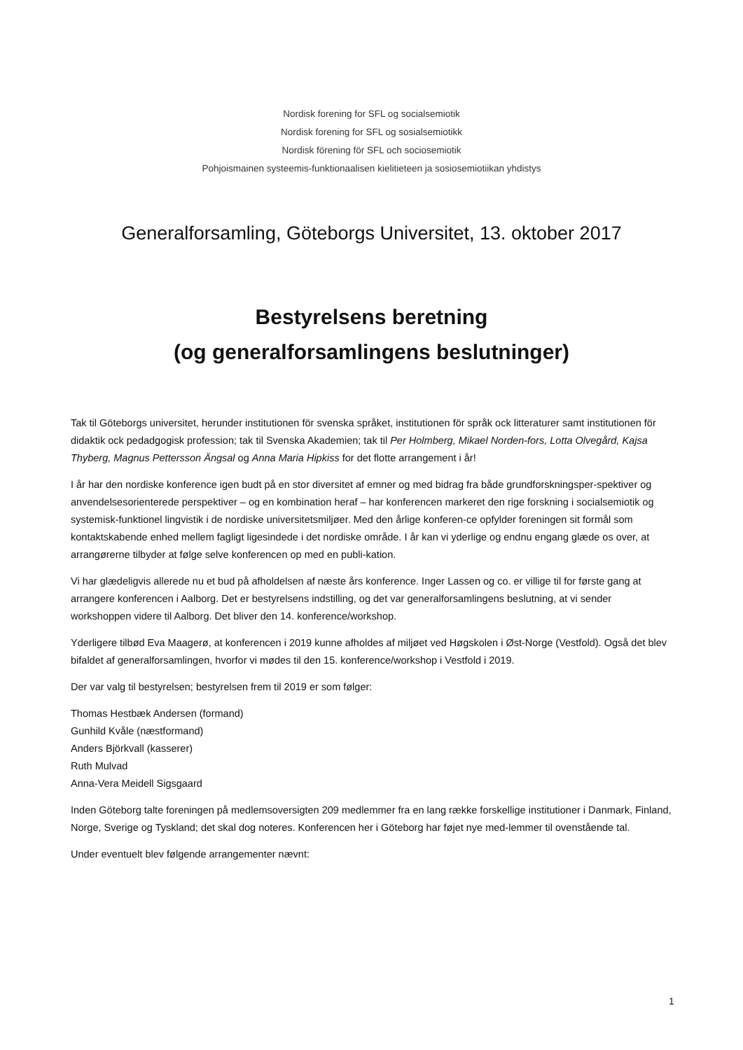Nordisk forening for SFL og socialsemiotik
Nordisk forening for SFL og sosialsemiotikk
Nordisk förening för SFL och sociosemiotik
Pohjoismainen systeemis-funktionaalisen kielitieteen ja sosiosemiotiikan yhdistys
Generalforsamling, Göteborgs Universitet, 13. oktober 2017
Bestyrelsens beretning
(og generalforsamlingens beslutninger)
Tak til Göteborgs universitet, herunder institutionen för svenska språket, institutionen för språk ock litteraturer samt institutionen för didaktik ock pedadgogisk profession; tak til Svenska Akademien; tak til Per Holmberg, Mikael Norden-fors, Lotta Olvegård, Kajsa Thyberg, Magnus Pettersson Ängsal og Anna Maria Hipkiss for det flotte arrangement i år!
I år har den nordiske konference igen budt på en stor diversitet af emner og med bidrag fra både grundforskningsper-spektiver og anvendelsesorienterede perspektiver – og en kombination heraf – har konferencen markeret den rige forskning i socialsemiotik og systemisk-funktionel lingvistik i de nordiske universitetsmiljøer. Med den årlige konferen-ce opfylder foreningen sit formål som kontaktskabende enhed mellem fagligt ligesindede i det nordiske område. I år kan vi yderlige og endnu engang glæde os over, at arrangørerne tilbyder at følge selve konferencen op med en publi-kation.
Vi har glædeligvis allerede nu et bud på afholdelsen af næste års konference. Inger Lassen og co. er villige til for første gang at arrangere konferencen i Aalborg. Det er bestyrelsens indstilling, og det var generalforsamlingens beslutning, at vi sender workshoppen videre til Aalborg. Det bliver den 14. konference/workshop.
Yderligere tilbød Eva Maagerø, at konferencen i 2019 kunne afholdes af miljøet ved Høgskolen i Øst-Norge (Vestfold). Også det blev bifaldet af generalforsamlingen, hvorfor vi mødes til den 15. konference/workshop i Vestfold i 2019.
Der var valg til bestyrelsen; bestyrelsen frem til 2019 er som følger:
Thomas Hestbæk Andersen (formand)
Gunhild Kvåle (næstformand)
Anders Björkvall (kasserer)
Ruth Mulvad
Anna-Vera Meidell Sigsgaard
Inden Göteborg talte foreningen på medlemsoversigten 209 medlemmer fra en lang række forskellige institutioner i Danmark, Finland, Norge, Sverige og Tyskland; det skal dog noteres. Konferencen her i Göteborg har føjet nye med-lemmer til ovenstående tal.
Under eventuelt blev følgende arrangementer nævnt:
1